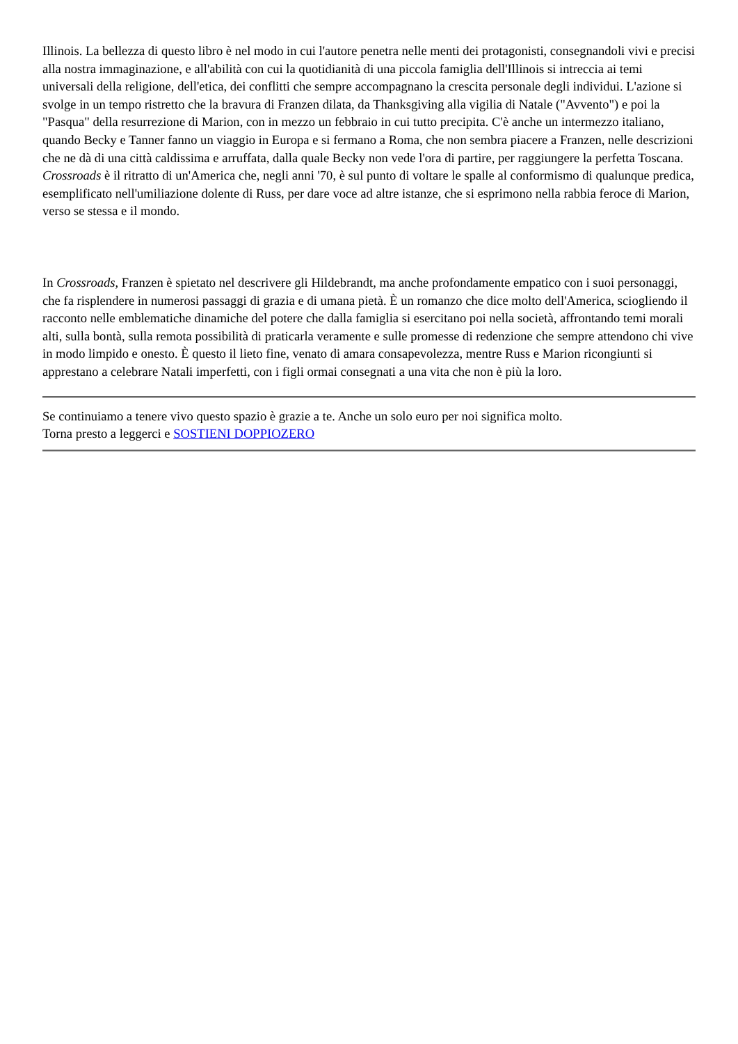Illinois. La bellezza di questo libro è nel modo in cui l'autore penetra nelle menti dei protagonisti, consegnandoli vivi e precisi alla nostra immaginazione, e all'abilità con cui la quotidianità di una piccola famiglia dell'Illinois si intreccia ai temi universali della religione, dell'etica, dei conflitti che sempre accompagnano la crescita personale degli individui. L'azione si svolge in un tempo ristretto che la bravura di Franzen dilata, da Thanksgiving alla vigilia di Natale ("Avvento") e poi la "Pasqua" della resurrezione di Marion, con in mezzo un febbraio in cui tutto precipita. C'è anche un intermezzo italiano, quando Becky e Tanner fanno un viaggio in Europa e si fermano a Roma, che non sembra piacere a Franzen, nelle descrizioni che ne dà di una città caldissima e arruffata, dalla quale Becky non vede l'ora di partire, per raggiungere la perfetta Toscana. Crossroads è il ritratto di un'America che, negli anni '70, è sul punto di voltare le spalle al conformismo di qualunque predica, esemplificato nell'umiliazione dolente di Russ, per dare voce ad altre istanze, che si esprimono nella rabbia feroce di Marion, verso se stessa e il mondo.
In Crossroads, Franzen è spietato nel descrivere gli Hildebrandt, ma anche profondamente empatico con i suoi personaggi, che fa risplendere in numerosi passaggi di grazia e di umana pietà. È un romanzo che dice molto dell'America, sciogliendo il racconto nelle emblematiche dinamiche del potere che dalla famiglia si esercitano poi nella società, affrontando temi morali alti, sulla bontà, sulla remota possibilità di praticarla veramente e sulle promesse di redenzione che sempre attendono chi vive in modo limpido e onesto. È questo il lieto fine, venato di amara consapevolezza, mentre Russ e Marion ricongiunti si apprestano a celebrare Natali imperfetti, con i figli ormai consegnati a una vita che non è più la loro.
Se continuiamo a tenere vivo questo spazio è grazie a te. Anche un solo euro per noi significa molto.
Torna presto a leggerci e SOSTIENI DOPPIOZERO